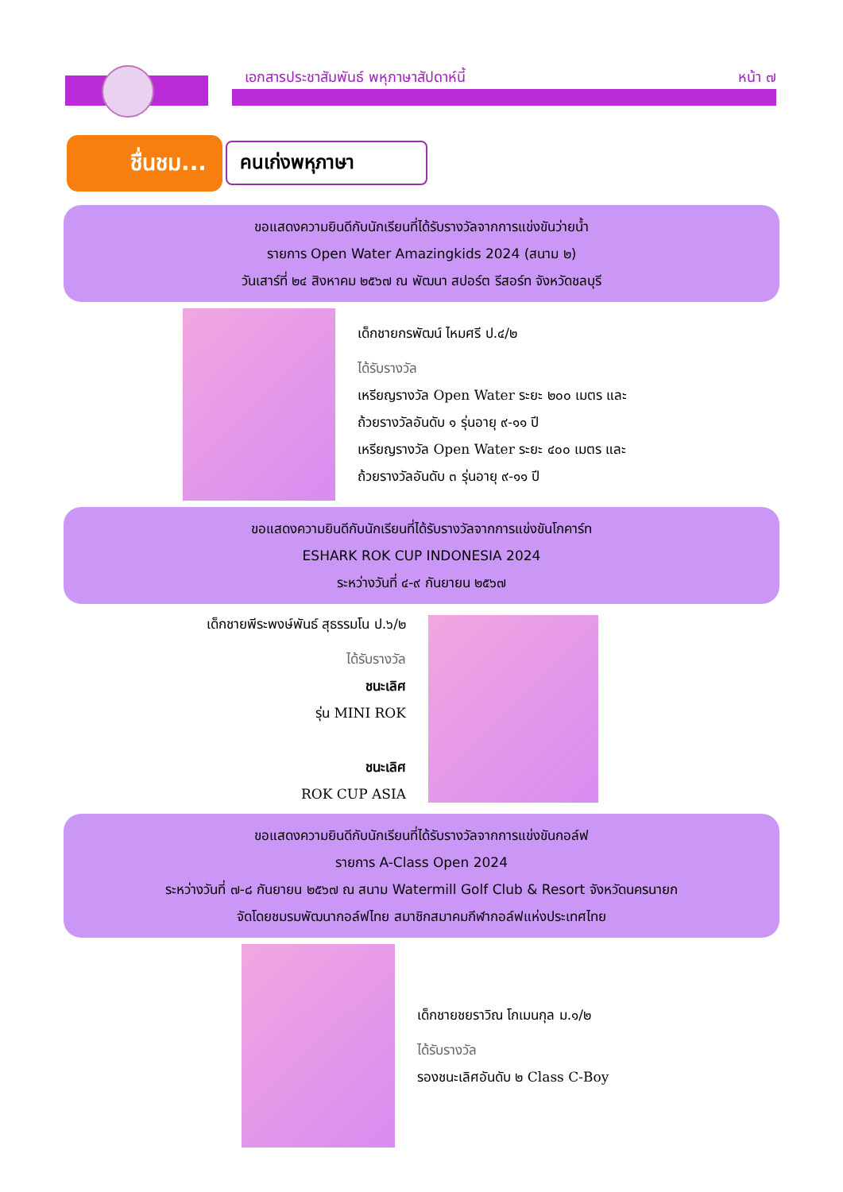เอกสารประชาสัมพันธ์ พหุภาษาสัปดาห์นี้
หน้า ๗
ชื่นชม...
คนเก่งพหุภาษา
ขอแสดงความยินดีกับนักเรียนที่ได้รับรางวัลจากการแข่งขันว่ายน้ำ
รายการ Open Water Amazingkids 2024 (สนาม ๒)
วันเสาร์ที่ ๒๔ สิงหาคม ๒๕๖๗ ณ พัฒนา สปอร์ต รีสอร์ท จังหวัดชลบุรี
เด็กชายกรพัฒน์ ไหมศรี ป.๔/๒
ได้รับรางวัล
เหรียญรางวัล Open Water ระยะ ๒๐๐ เมตร และ
ถ้วยรางวัลอันดับ ๑ รุ่นอายุ ๙-๑๑ ปี
เหรียญรางวัล Open Water ระยะ ๔๐๐ เมตร และ
ถ้วยรางวัลอันดับ ๓ รุ่นอายุ ๙-๑๑ ปี
ขอแสดงความยินดีกับนักเรียนที่ได้รับรางวัลจากการแข่งขันโกคาร์ท
ESHARK ROK CUP INDONESIA 2024
ระหว่างวันที่ ๔-๙ กันยายน ๒๕๖๗
เด็กชายพีระพงษ์พันธ์ สุธรรมโน ป.๖/๒
ได้รับรางวัล
ชนะเลิศ
รุ่น MINI ROK
ชนะเลิศ
ROK CUP ASIA
ขอแสดงความยินดีกับนักเรียนที่ได้รับรางวัลจากการแข่งขันกอล์ฟ
รายการ A-Class Open 2024
ระหว่างวันที่ ๗-๘ กันยายน ๒๕๖๗ ณ สนาม Watermill Golf Club & Resort จังหวัดนครนายก
จัดโดยชมรมพัฒนากอล์ฟไทย สมาชิกสมาคมกีฬากอล์ฟแห่งประเทศไทย
เด็กชายชยราวิณ โกเมนกุล ม.๑/๒
ได้รับรางวัล
รองชนะเลิศอันดับ ๒ Class C-Boy